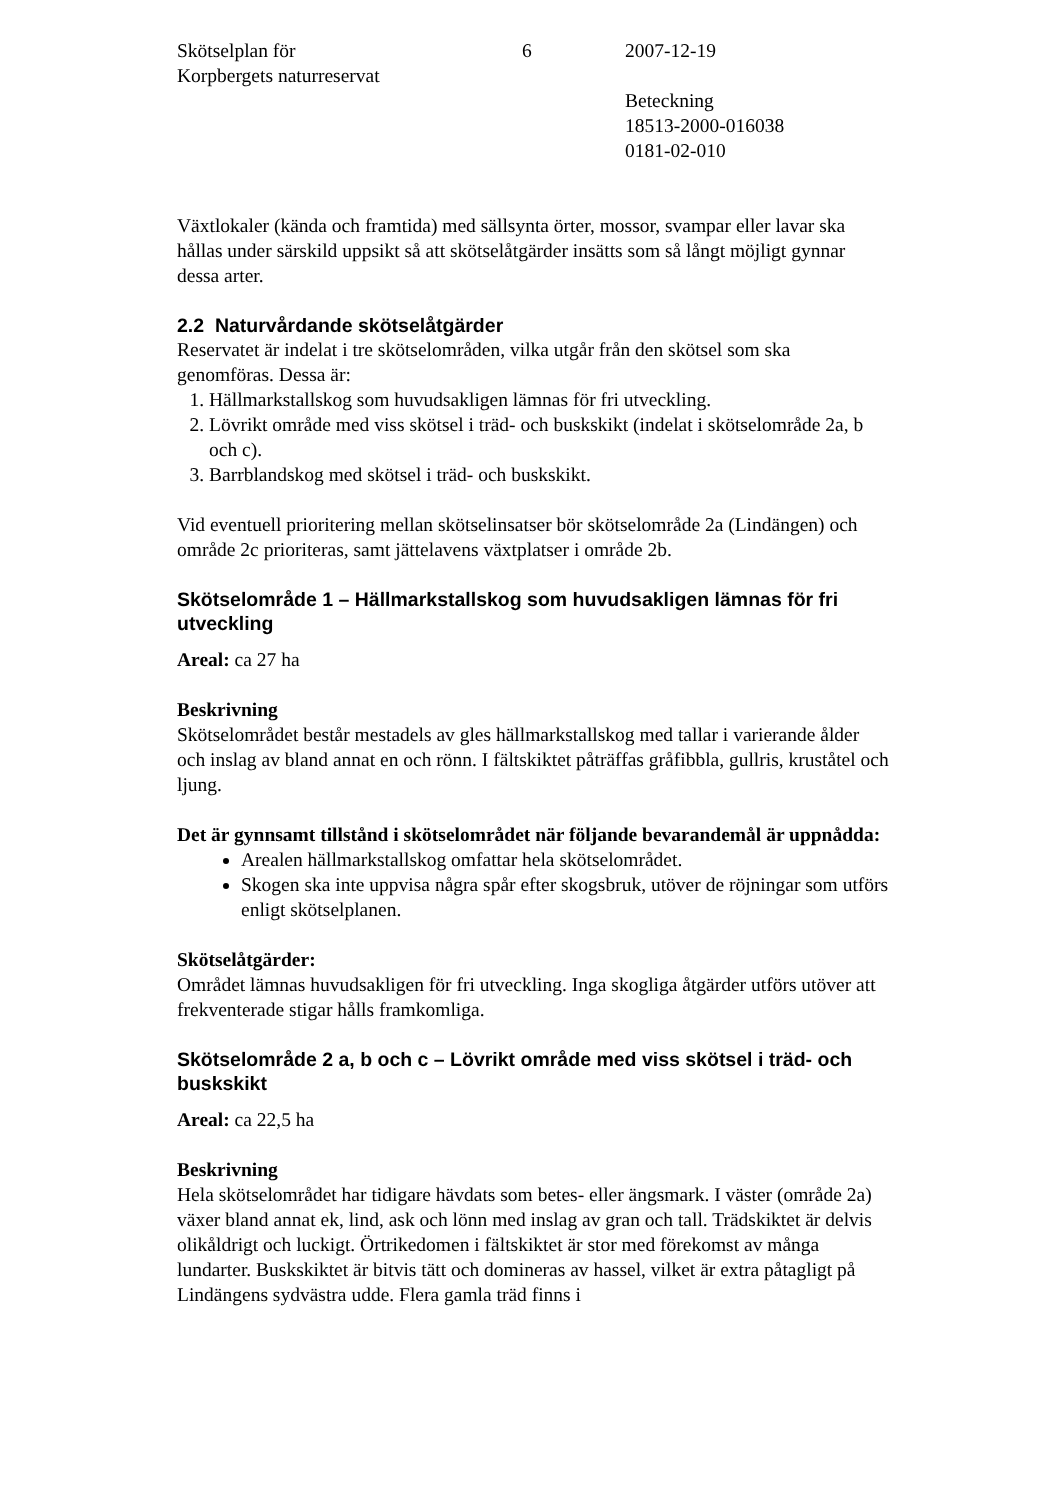Skötselplan för
Korpbergets naturreservat
6 2007-12-19
Beteckning
18513-2000-016038
0181-02-010
Växtlokaler (kända och framtida) med sällsynta örter, mossor, svampar eller lavar ska hållas under särskild uppsikt så att skötselåtgärder insätts som så långt möjligt gynnar dessa arter.
2.2 Naturvårdande skötselåtgärder
Reservatet är indelat i tre skötselområden, vilka utgår från den skötsel som ska genomföras. Dessa är:
1. Hällmarkstallskog som huvudsakligen lämnas för fri utveckling.
2. Lövrikt område med viss skötsel i träd- och buskskikt (indelat i skötselområde 2a, b och c).
3. Barrblandskog med skötsel i träd- och buskskikt.
Vid eventuell prioritering mellan skötselinsatser bör skötselområde 2a (Lindängen) och område 2c prioriteras, samt jättelavens växtplatser i område 2b.
Skötselområde 1 – Hällmarkstallskog som huvudsakligen lämnas för fri utveckling
Areal: ca 27 ha
Beskrivning
Skötselområdet består mestadels av gles hällmarkstallskog med tallar i varierande ålder och inslag av bland annat en och rönn. I fältskiktet påträffas gråfibbla, gullris, kruståtel och ljung.
Det är gynnsamt tillstånd i skötselområdet när följande bevarandemål är uppnådda:
Arealen hällmarkstallskog omfattar hela skötselområdet.
Skogen ska inte uppvisa några spår efter skogsbruk, utöver de röjningar som utförs enligt skötselplanen.
Skötselåtgärder:
Området lämnas huvudsakligen för fri utveckling. Inga skogliga åtgärder utförs utöver att frekventerade stigar hålls framkomliga.
Skötselområde 2 a, b och c – Lövrikt område med viss skötsel i träd- och buskskikt
Areal: ca 22,5 ha
Beskrivning
Hela skötselområdet har tidigare hävdats som betes- eller ängsmark. I väster (område 2a) växer bland annat ek, lind, ask och lönn med inslag av gran och tall. Trädskiktet är delvis olikåldrigt och luckigt. Örtrikedomen i fältskiktet är stor med förekomst av många lundarter. Buskskiktet är bitvis tätt och domineras av hassel, vilket är extra påtagligt på Lindängens sydvästra udde. Flera gamla träd finns i